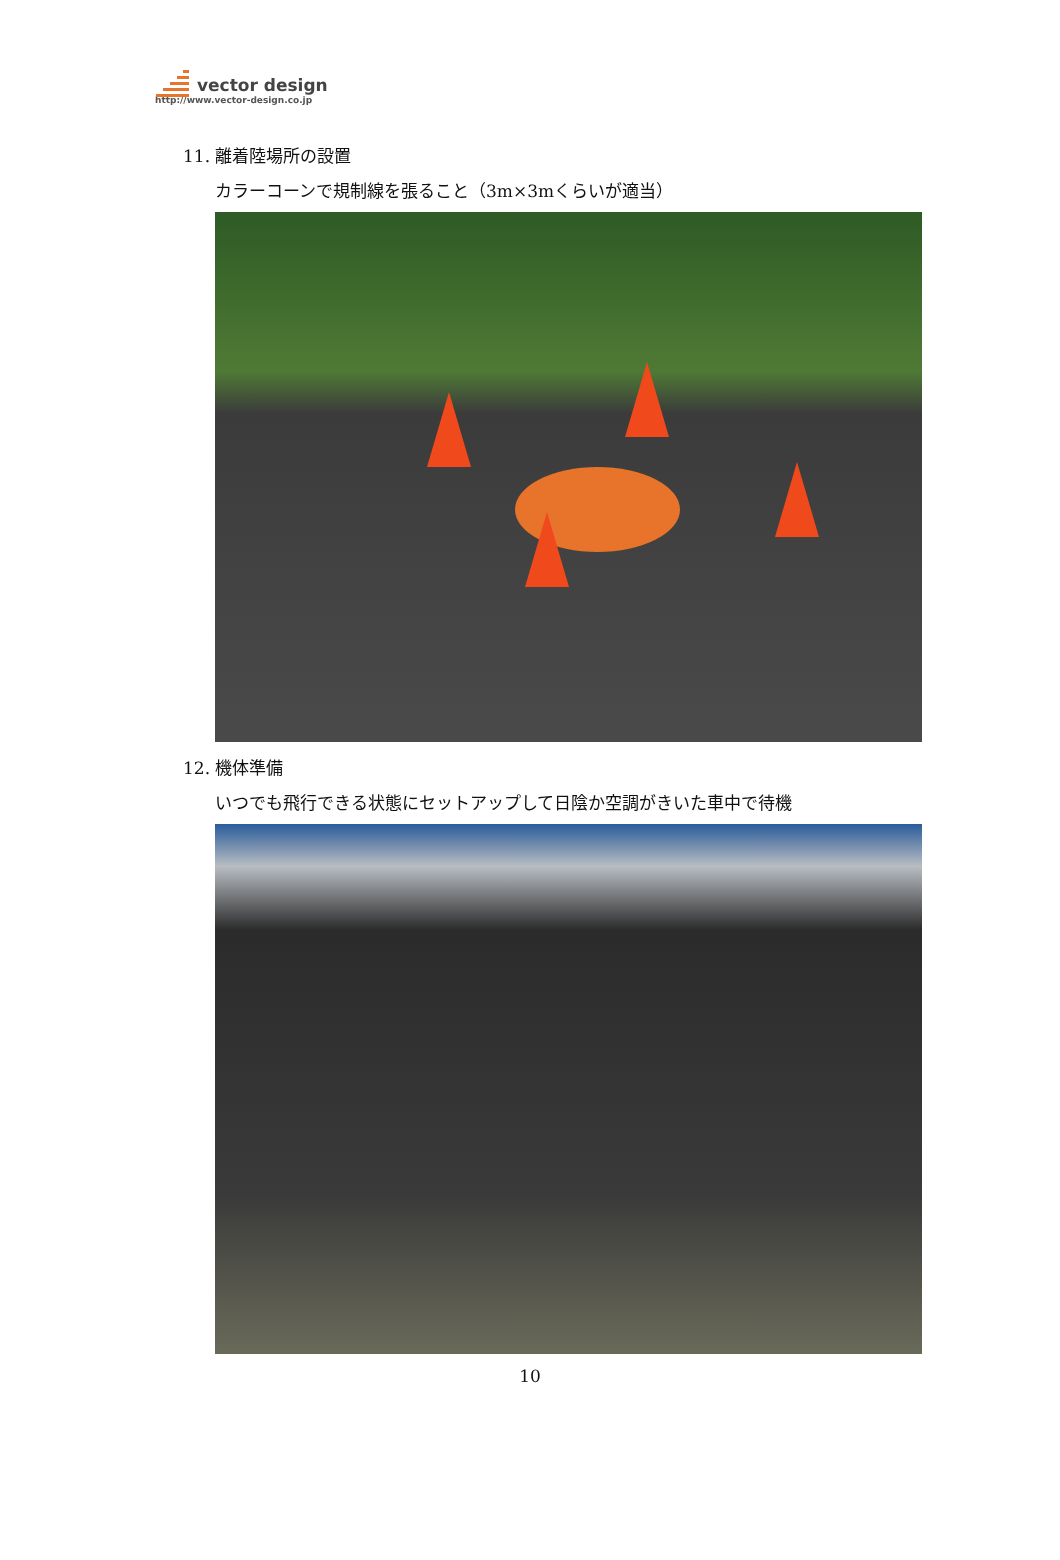vector design
http://www.vector-design.co.jp
11. 離着陸場所の設置
カラーコーンで規制線を張ること（3m×3mくらいが適当）
12. 機体準備
いつでも飛行できる状態にセットアップして日陰か空調がきいた車中で待機
10